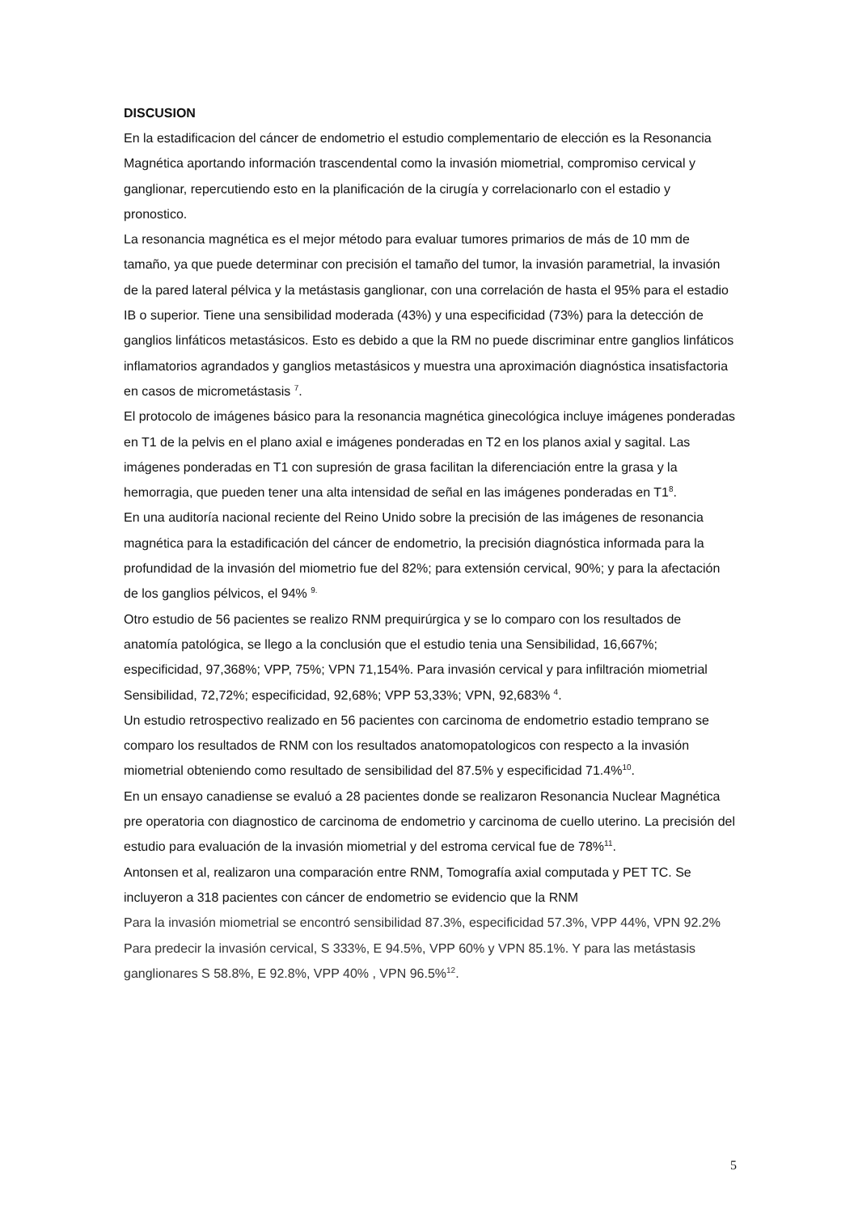DISCUSION
En la estadificacion del cáncer de endometrio el estudio complementario de elección es la Resonancia Magnética aportando información trascendental como la invasión miometrial, compromiso cervical y ganglionar, repercutiendo esto en la planificación de la cirugía y correlacionarlo con el estadio y pronostico.
La resonancia magnética es el mejor método para evaluar tumores primarios de más de 10 mm de tamaño, ya que puede determinar con precisión el tamaño del tumor, la invasión parametrial, la invasión de la pared lateral pélvica y la metástasis ganglionar, con una correlación de hasta el 95% para el estadio IB o superior. Tiene una sensibilidad moderada (43%) y una especificidad (73%) para la detección de ganglios linfáticos metastásicos. Esto es debido a que la RM no puede discriminar entre ganglios linfáticos inflamatorios agrandados y ganglios metastásicos y muestra una aproximación diagnóstica insatisfactoria en casos de micrometástasis <sup>7</sup>.
El protocolo de imágenes básico para la resonancia magnética ginecológica incluye imágenes ponderadas en T1 de la pelvis en el plano axial e imágenes ponderadas en T2 en los planos axial y sagital. Las imágenes ponderadas en T1 con supresión de grasa facilitan la diferenciación entre la grasa y la hemorragia, que pueden tener una alta intensidad de señal en las imágenes ponderadas en T1<sup>8</sup>.
En una auditoría nacional reciente del Reino Unido sobre la precisión de las imágenes de resonancia magnética para la estadificación del cáncer de endometrio, la precisión diagnóstica informada para la profundidad de la invasión del miometrio fue del 82%; para extensión cervical, 90%; y para la afectación de los ganglios pélvicos, el 94% <sup>9.</sup>
Otro estudio de 56 pacientes se realizo RNM prequirúrgica y se lo comparo con los resultados de anatomía patológica, se llego a la conclusión que el estudio tenia una Sensibilidad, 16,667%; especificidad, 97,368%; VPP, 75%; VPN 71,154%. Para invasión cervical y para infiltración miometrial Sensibilidad, 72,72%; especificidad, 92,68%; VPP 53,33%; VPN, 92,683% <sup>4</sup>.
Un estudio retrospectivo realizado en 56 pacientes con carcinoma de endometrio estadio temprano se comparo los resultados de RNM con los resultados anatomopatologicos con respecto a la invasión miometrial obteniendo como resultado de sensibilidad del 87.5% y especificidad 71.4%<sup>10</sup>.
En un ensayo canadiense se evaluó a 28 pacientes donde se realizaron Resonancia Nuclear Magnética pre operatoria con diagnostico de carcinoma de endometrio y carcinoma de cuello uterino. La precisión del estudio para evaluación de la invasión miometrial y del estroma cervical fue de 78%<sup>11</sup>.
Antonsen et al, realizaron una comparación entre RNM, Tomografía axial computada y PET TC. Se incluyeron a 318 pacientes con cáncer de endometrio se evidencio que la RNM
Para la invasión miometrial se encontró sensibilidad 87.3%, especificidad 57.3%, VPP 44%, VPN 92.2% Para predecir la invasión cervical, S 333%, E 94.5%, VPP 60% y VPN 85.1%. Y para las metástasis ganglionares S 58.8%, E 92.8%, VPP 40% , VPN 96.5%<sup>12</sup>.
5